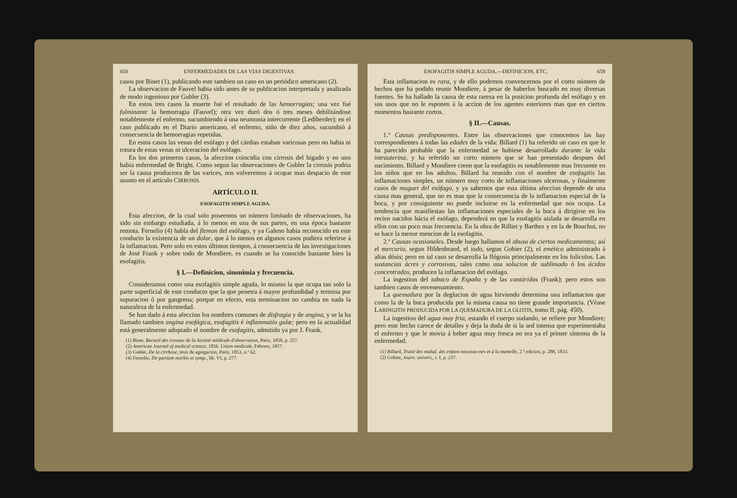658 ENFERMEDADES DE LAS VIAS DIGESTIVAS.
casos por Binet (1), publicando este tambien un caso en un periódico americano (2).
La observacion de Fauvel habia sido antes de su publicacion interpretada y analizada de modo ingenioso por Gubler (3).
En estos tres casos la muerte fué el resultado de las hemorragias; una vez fué fulminante la hemorragia (Fauvel); otra vez duró dos ó tres meses debilitándose notablemente el enfermo, sucumbiendo á una neumonia intercurrente (Lediberder); en el caso publicado en el Diario americano, el enfermo, niño de diez años, sucumbió á consecuencia de hemorragias repetidas.
En estos casos las venas del esófago y del cárdias estaban varicosas pero no habia ni rotura de estas venas ni ulceracion del esófago.
En los dos primeros casos, la afeccion coincidia con cirrosis del hígado y en uno habia enfermedad de Bright. Como segun las observaciones de Gubler la cirrosis podria ser la causa productora de las varices, nos volveremos á ocupar mas despacio de este asunto en el artículo CIRROSIS.
ARTÍCULO II.
ESOFAGITIS SIMPLE AGUDA.
Esta afeccion, de la cual solo poseemos un número limitado de observaciones, ha sido sin embargo estudiada, á lo menos en una de sus partes, en una época bastante remota. Fernelio (4) habla del flemon del esófago, y ya Galeno habia reconocido en este conducto la existencia de un dolor, que á lo menos en algunos casos pudiera referirse á la inflamacion. Pero solo en estos últimos tiempos, á consecuencia de las investigaciones de José Frank y sobre todo de Mondiere, es cuando se ha conocido bastante bien la esofagitis.
§ I.—Definicion, sinonimia y frecuencia.
Consideramos como una esofagitis simple aguda, lo mismo la que ocupa tan solo la parte superficial de este conducto que la que penetra á mayor profundidad y termina por supuracion ó por gangrena; porque en efecto, esta terminacion no cambia en nada la naturaleza de la enfermedad.
Se han dado á esta afeccion los nombres comunes de disfragia y de angina, y se la ha llamado tambien angina esofágica, esofagitis é inflammatio gulæ; pero en la actualidad está generalmente adoptado el nombre de esofagitis, admitido ya por J. Frank.
(1) Binet, Recueil des travaux de la Societé médicale d'observation, Paris, 1858, p. 257.
(2) American Journal of medical science, 1856. Union medicale, Febrero, 1857.
(3) Gubler, De la cirrhose, tésis de agregacion, Paris, 1853, n.º 62.
(4) Fernelio, De partium morbis et symp., lib. VI, p. 277.
ESOFAGITIS SIMPLE AGUDA.—DEFINICION, ETC. 659
Esta inflamacion es rara, y de ello podemos convencernos por el corto número de hechos que ha podido reunir Mondiere, á pesar de haberlos buscado en muy diversas fuentes. Se ha hallado la causa de esta rareza en la posicion profunda del esófago y en sus usos que no le esponen á la accion de los agentes esteriores mas que en ciertos momentos bastante cortos.
§ II.—Causas.
1.º Causas predisponentes. Entre las observaciones que conocemos las hay correspondientes á todas las edades de la vida: Billard (1) ha referido un caso en que le ha parecido probable que la enfermedad se hubiese desarrollado durante la vida intrauterina, y ha referido un corto número que se han presentado despues del nacimiento. Billard y Mondiere creen que la esofagitis es notablemente mas frecuente en los niños que en los adultos. Billard ha reunido con el nombre de esofagitis las inflamaciones simples, un número muy corto de inflamaciones ulcerosas, y finalmente casos de muguet del esófago, y ya sabemos que esta última afeccion depende de una causa mas general, que no es mas que la consecuencia de la inflamacion especial de la boca, y por consiguiente no puede incluirse en la enfermedad que nos ocupa. La tendencia que manifiestan las inflamaciones especiales de la boca á dirigirse en los recien nacidos hácia el esófago, dependerá en que la esofagitis aislada se desarrolla en ellos con un poco mas frecuencia. En la obra de Rilliet y Barthez y en la de Bouchut, no se hace la menor mencion de la esofagitis.
2.º Causas ocasionales. Desde luego hallamos el abuso de ciertos medicamentos; así el mercurio, segun Hildenbrand, el iodo, segun Gohier (2), el emético administrado á altas dósis; pero en tal caso se desarrolla la flógosis principalmente en los folículos. Las sustancias ácres y corrosivas, tales como una solucion de sublimado ó los ácidos concentrados, producen la inflamacion del esófago.
La ingestion del tabaco de España y de las cantáridas (Frank); pero estos son tambien casos de envenenamiento.
La quemadura por la deglucion de agua hirviendo determina una inflamacion que como la de la boca producida por la misma causa no tiene grande importancia. (Véase LARINGITIS PRODUCIDA POR LA QUEMADURA DE LA GLOTIS, tomo II, pág. 450).
La ingestion del agua muy fria, estando el cuerpo sudando, se refiere por Mondiere; pero este hecho carece de detalles y deja la duda de si la sed intensa que esperimentaba el enfermo y que le movia á beber agua muy fresca no era ya el primer síntoma de la enfermedad.
(1) Billard, Traité des malad. des enfans nouveau-nes et á la mamelle, 2.ª edicion, p. 288, 1833.
(2) Gohier, Journ. univers., t. I, p. 237.